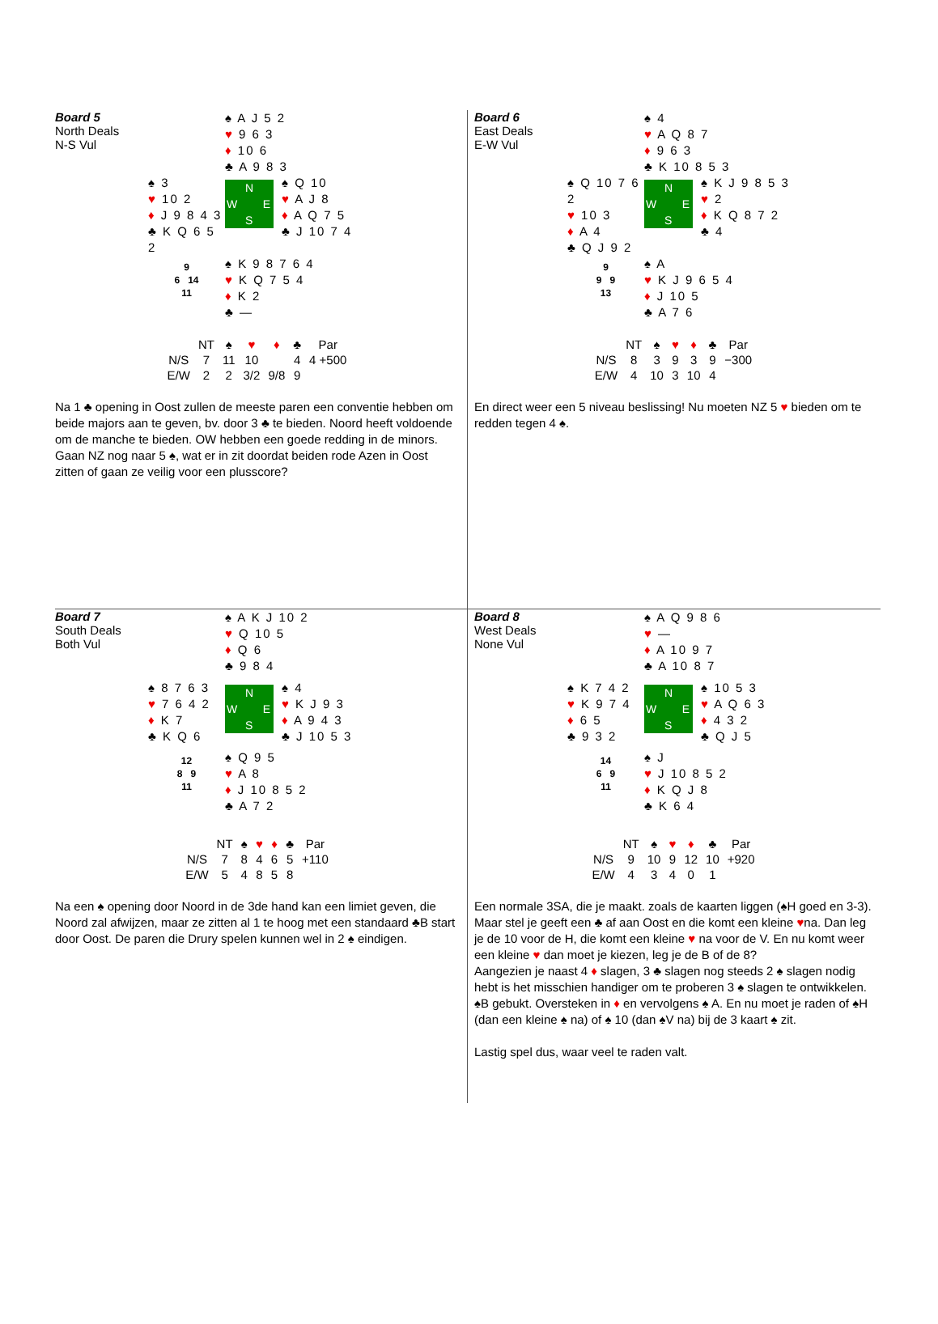Board 5
North Deals
N-S Vul
♠ A J 5 2
♥ 9 6 3
♦ 10 6
♣ A 9 8 3
♠ 3
♥ 10 2
♦ J 9 8 4 3
♣ K Q 6 5 2
N
W E
S
♠ Q 10
♥ A J 8
♦ A Q 7 5
♣ J 10 7 4
9
6 14
11
♠ K 9 8 7 6 4
♥ K Q 7 5 4
♦ K 2
♣ —
| | NT | ♠ | ♥ | ♦ | ♣ | Par |
| --- | --- | --- | --- | --- | --- | --- |
| N/S | 7 | 11 | 10 | | 4 | 4 +500 |
| E/W | 2 | 2 | 3/2 | 9/8 | 9 | |
Na 1 ♣ opening in Oost zullen de meeste paren een conventie hebben om beide majors aan te geven, bv. door 3 ♣ te bieden. Noord heeft voldoende om de manche te bieden. OW hebben een goede redding in de minors. Gaan NZ nog naar 5 ♠, wat er in zit doordat beiden rode Azen in Oost zitten of gaan ze veilig voor een plusscore?
Board 6
East Deals
E-W Vul
♠ 4
♥ A Q 8 7
♦ 9 6 3
♣ K 10 8 5 3
♠ Q 10 7 6 2
♥ 10 3
♦ A 4
♣ Q J 9 2
N
W E
S
♠ K J 9 8 5 3
♥ 2
♦ K Q 8 7 2
♣ 4
9
9 9
13
♠ A
♥ K J 9 6 5 4
♦ J 10 5
♣ A 7 6
| | NT | ♠ | ♥ | ♦ | ♣ | Par |
| --- | --- | --- | --- | --- | --- | --- |
| N/S | 8 | 3 | 9 | 3 | 9 | −300 |
| E/W | 4 | 10 | 3 | 10 | 4 | |
En direct weer een 5 niveau beslissing! Nu moeten NZ 5 ♥ bieden om te redden tegen 4 ♠.
Board 7
South Deals
Both Vul
♠ A K J 10 2
♥ Q 10 5
♦ Q 6
♣ 9 8 4
♠ 8 7 6 3
♥ 7 6 4 2
♦ K 7
♣ K Q 6
N
W E
S
♠ 4
♥ K J 9 3
♦ A 9 4 3
♣ J 10 5 3
12
8 9
11
♠ Q 9 5
♥ A 8
♦ J 10 8 5 2
♣ A 7 2
| | NT | ♠ | ♥ | ♦ | ♣ | Par |
| --- | --- | --- | --- | --- | --- | --- |
| N/S | 7 | 8 | 4 | 6 | 5 | +110 |
| E/W | 5 | 4 | 8 | 5 | 8 | |
Na een ♠ opening door Noord in de 3de hand kan een limiet geven, die Noord zal afwijzen, maar ze zitten al 1 te hoog met een standaard ♣B start door Oost. De paren die Drury spelen kunnen wel in 2 ♠ eindigen.
Board 8
West Deals
None Vul
♠ A Q 9 8 6
♥ —
♦ A 10 9 7
♣ A 10 8 7
♠ K 7 4 2
♥ K 9 7 4
♦ 6 5
♣ 9 3 2
N
W E
S
♠ 10 5 3
♥ A Q 6 3
♦ 4 3 2
♣ Q J 5
14
6 9
11
♠ J
♥ J 10 8 5 2
♦ K Q J 8
♣ K 6 4
| | NT | ♠ | ♥ | ♦ | ♣ | Par |
| --- | --- | --- | --- | --- | --- | --- |
| N/S | 9 | 10 | 9 | 12 | 10 | +920 |
| E/W | 4 | 3 | 4 | 0 | 1 | |
Een normale 3SA, die je maakt. zoals de kaarten liggen (♠H goed en 3-3). Maar stel je geeft een ♣ af aan Oost en die komt een kleine ♥na. Dan leg je de 10 voor de H, die komt een kleine ♥ na voor de V. En nu komt weer een kleine ♥ dan moet je kiezen, leg je de B of de 8?
Aangezien je naast 4 ♦ slagen, 3 ♣ slagen nog steeds 2 ♠ slagen nodig hebt is het misschien handiger om te proberen 3 ♠ slagen te ontwikkelen. ♠B gebukt. Oversteken in ♦ en vervolgens ♠ A. En nu moet je raden of ♠H (dan een kleine ♠ na) of ♠ 10 (dan ♠V na) bij de 3 kaart ♠ zit.
Lastig spel dus, waar veel te raden valt.